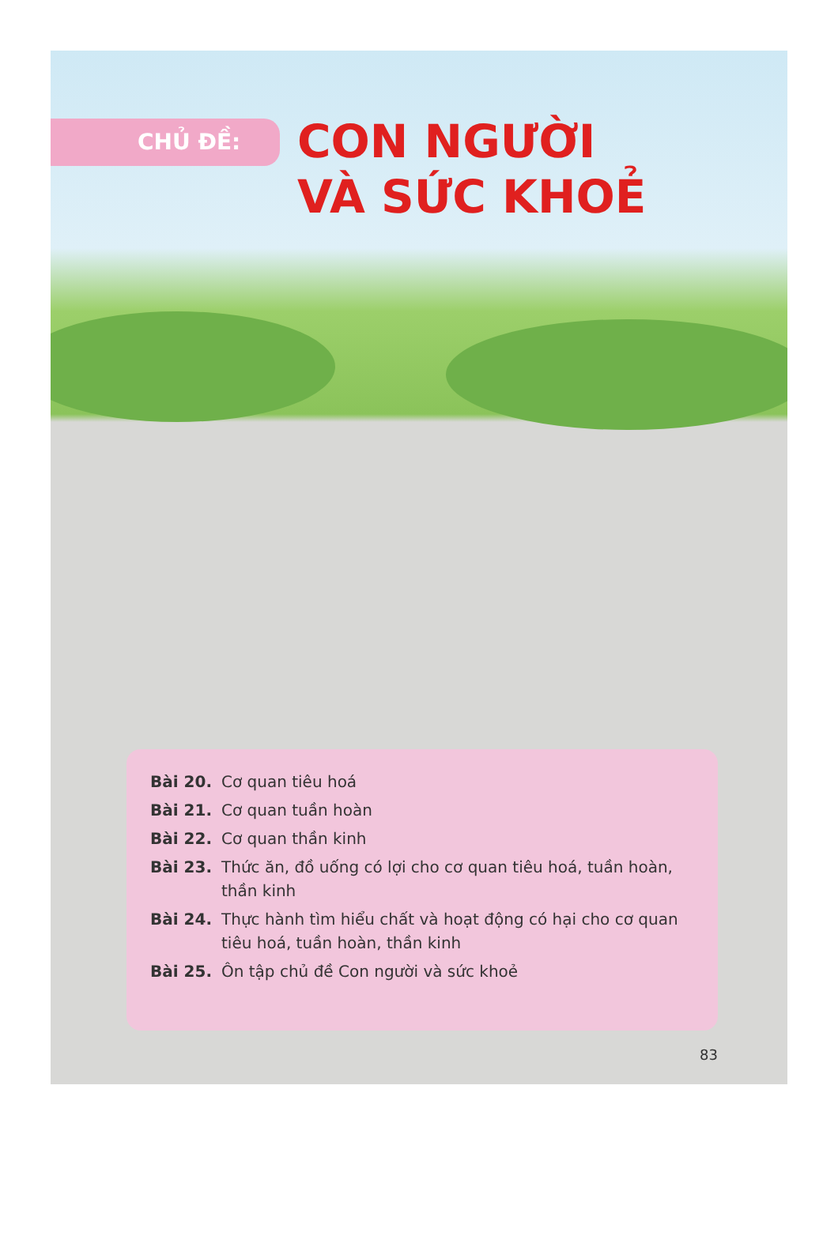CHỦ ĐỀ:
CON NGƯỜI
VÀ SỨC KHOẺ
Bài 20. Cơ quan tiêu hoá
Bài 21. Cơ quan tuần hoàn
Bài 22. Cơ quan thần kinh
Bài 23. Thức ăn, đồ uống có lợi cho cơ quan tiêu hoá, tuần hoàn, thần kinh
Bài 24. Thực hành tìm hiểu chất và hoạt động có hại cho cơ quan tiêu hoá, tuần hoàn, thần kinh
Bài 25. Ôn tập chủ đề Con người và sức khoẻ
83